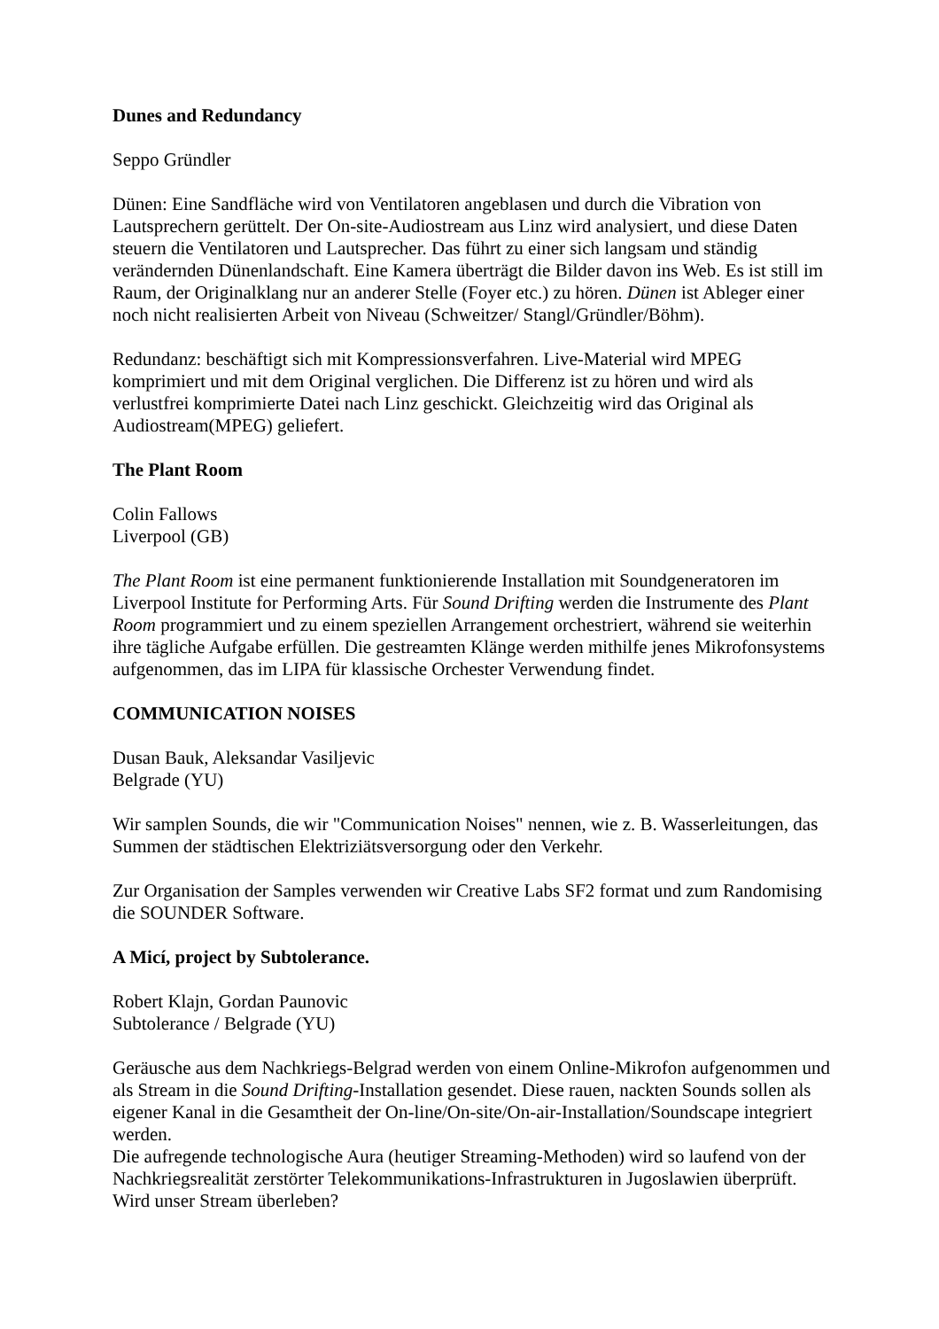Dunes and Redundancy
Seppo Gründler
Dünen: Eine Sandfläche wird von Ventilatoren angeblasen und durch die Vibration von Lautsprechern gerüttelt. Der On-site-Audiostream aus Linz wird analysiert, und diese Daten steuern die Ventilatoren und Lautsprecher. Das führt zu einer sich langsam und ständig verändernden Dünenlandschaft. Eine Kamera überträgt die Bilder davon ins Web. Es ist still im Raum, der Originalklang nur an anderer Stelle (Foyer etc.) zu hören. Dünen ist Ableger einer noch nicht realisierten Arbeit von Niveau (Schweitzer/ Stangl/Gründler/Böhm).
Redundanz: beschäftigt sich mit Kompressionsverfahren. Live-Material wird MPEG komprimiert und mit dem Original verglichen. Die Differenz ist zu hören und wird als verlustfrei komprimierte Datei nach Linz geschickt. Gleichzeitig wird das Original als Audiostream(MPEG) geliefert.
The Plant Room
Colin Fallows
Liverpool (GB)
The Plant Room ist eine permanent funktionierende Installation mit Soundgeneratoren im Liverpool Institute for Performing Arts. Für Sound Drifting werden die Instrumente des Plant Room programmiert und zu einem speziellen Arrangement orchestriert, während sie weiterhin ihre tägliche Aufgabe erfüllen. Die gestreamten Klänge werden mithilfe jenes Mikrofonsystems aufgenommen, das im LIPA für klassische Orchester Verwendung findet.
COMMUNICATION NOISES
Dusan Bauk, Aleksandar Vasiljevic
Belgrade (YU)
Wir samplen Sounds, die wir "Communication Noises" nennen, wie z. B. Wasserleitungen, das Summen der städtischen Elektriziätsversorgung oder den Verkehr.
Zur Organisation der Samples verwenden wir Creative Labs SF2 format und zum Randomising die SOUNDER Software.
A Micí, project by Subtolerance.
Robert Klajn, Gordan Paunovic
Subtolerance / Belgrade (YU)
Geräusche aus dem Nachkriegs-Belgrad werden von einem Online-Mikrofon aufgenommen und als Stream in die Sound Drifting-Installation gesendet. Diese rauen, nackten Sounds sollen als eigener Kanal in die Gesamtheit der On-line/On-site/On-air-Installation/Soundscape integriert werden.
Die aufregende technologische Aura (heutiger Streaming-Methoden) wird so laufend von der Nachkriegsrealität zerstörter Telekommunikations-Infrastrukturen in Jugoslawien überprüft. Wird unser Stream überleben?